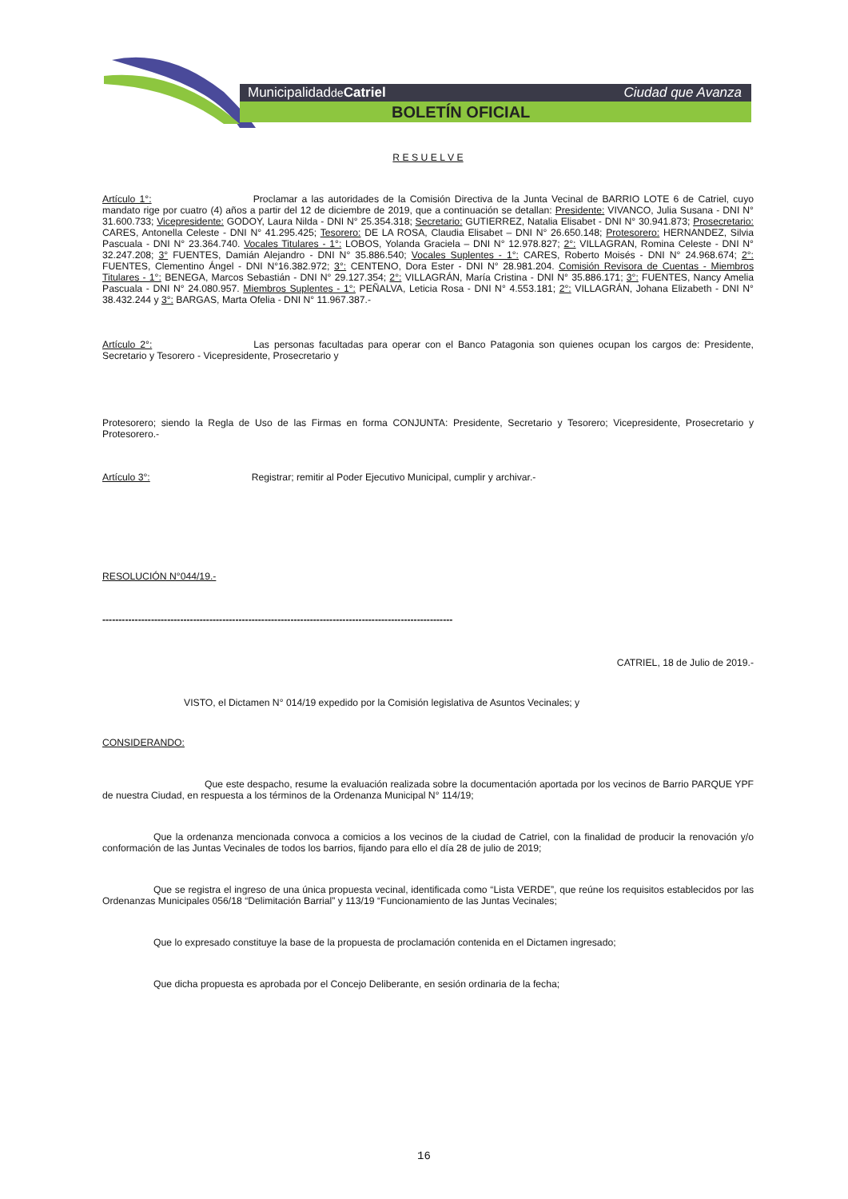Municipalidadde Catriel Ciudad que Avanza
BOLETÍN OFICIAL
R E S U E L V E
Artículo 1°: Proclamar a las autoridades de la Comisión Directiva de la Junta Vecinal de BARRIO LOTE 6 de Catriel, cuyo mandato rige por cuatro (4) años a partir del 12 de diciembre de 2019, que a continuación se detallan: Presidente: VIVANCO, Julia Susana - DNI N° 31.600.733; Vicepresidente: GODOY, Laura Nilda - DNI N° 25.354.318; Secretario: GUTIERREZ, Natalia Elisabet - DNI N° 30.941.873; Prosecretario: CARES, Antonella Celeste - DNI N° 41.295.425; Tesorero: DE LA ROSA, Claudia Elisabet – DNI N° 26.650.148; Protesorero: HERNANDEZ, Silvia Pascuala - DNI N° 23.364.740. Vocales Titulares - 1°: LOBOS, Yolanda Graciela – DNI N° 12.978.827; 2°: VILLAGRAN, Romina Celeste - DNI N° 32.247.208; 3° FUENTES, Damián Alejandro - DNI N° 35.886.540; Vocales Suplentes - 1°: CARES, Roberto Moisés - DNI N° 24.968.674; 2°: FUENTES, Clementino Ángel - DNI N°16.382.972; 3°: CENTENO, Dora Ester - DNI N° 28.981.204. Comisión Revisora de Cuentas - Miembros Titulares - 1°: BENEGA, Marcos Sebastián - DNI N° 29.127.354; 2°: VILLAGRÁN, María Cristina - DNI N° 35.886.171; 3°: FUENTES, Nancy Amelia Pascuala - DNI N° 24.080.957. Miembros Suplentes - 1°: PEÑALVA, Leticia Rosa - DNI N° 4.553.181; 2°: VILLAGRÁN, Johana Elizabeth - DNI N° 38.432.244 y 3°: BARGAS, Marta Ofelia - DNI N° 11.967.387.-
Artículo 2°: Las personas facultadas para operar con el Banco Patagonia son quienes ocupan los cargos de: Presidente, Secretario y Tesorero - Vicepresidente, Prosecretario y
Protesorero; siendo la Regla de Uso de las Firmas en forma CONJUNTA: Presidente, Secretario y Tesorero; Vicepresidente, Prosecretario y Protesorero.-
Artículo 3°: Registrar; remitir al Poder Ejecutivo Municipal, cumplir y archivar.-
RESOLUCIÓN N°044/19.-
------------------------------------------------------------------------------------------------------------
CATRIEL, 18 de Julio de 2019.-
VISTO, el Dictamen N° 014/19 expedido por la Comisión legislativa de Asuntos Vecinales; y
CONSIDERANDO:
Que este despacho, resume la evaluación realizada sobre la documentación aportada por los vecinos de Barrio PARQUE YPF de nuestra Ciudad, en respuesta a los términos de la Ordenanza Municipal N° 114/19;
Que la ordenanza mencionada convoca a comicios a los vecinos de la ciudad de Catriel, con la finalidad de producir la renovación y/o conformación de las Juntas Vecinales de todos los barrios, fijando para ello el día 28 de julio de 2019;
Que se registra el ingreso de una única propuesta vecinal, identificada como “Lista VERDE”, que reúne los requisitos establecidos por las Ordenanzas Municipales 056/18 “Delimitación Barrial” y 113/19 “Funcionamiento de las Juntas Vecinales;
Que lo expresado constituye la base de la propuesta de proclamación contenida en el Dictamen ingresado;
Que dicha propuesta es aprobada por el Concejo Deliberante, en sesión ordinaria de la fecha;
16